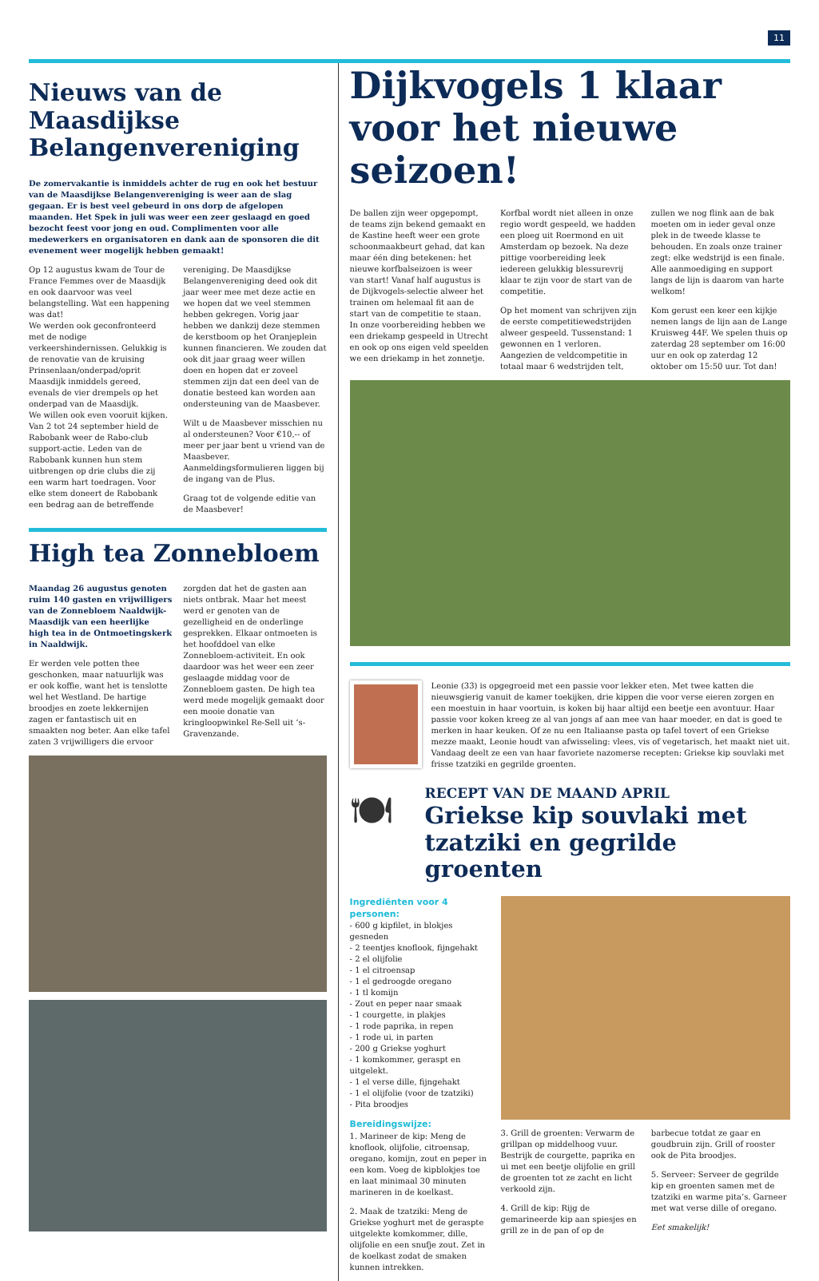11
Nieuws van de Maasdijkse Belangenvereniging
De zomervakantie is inmiddels achter de rug en ook het bestuur van de Maasdijkse Belangenvereniging is weer aan de slag gegaan. Er is best veel gebeurd in ons dorp de afgelopen maanden. Het Spek in juli was weer een zeer geslaagd en goed bezocht feest voor jong en oud. Complimenten voor alle medewerkers en organisatoren en dank aan de sponsoren die dit evenement weer mogelijk hebben gemaakt!
Op 12 augustus kwam de Tour de France Femmes over de Maasdijk en ook daarvoor was veel belangstelling. Wat een happening was dat!
We werden ook geconfronteerd met de nodige verkeershindernissen. Gelukkig is de renovatie van de kruising Prinsenlaan/onderpad/oprit Maasdijk inmiddels gereed, evenals de vier drempels op het onderpad van de Maasdijk.
We willen ook even vooruit kijken. Van 2 tot 24 september hield de Rabobank weer de Rabo-club support-actie. Leden van de Rabobank kunnen hun stem uitbrengen op drie clubs die zij een warm hart toedragen. Voor elke stem doneert de Rabobank een bedrag aan de betreffende vereniging. De Maasdijkse Belangenvereniging deed ook dit jaar weer mee met deze actie en we hopen dat we veel stemmen hebben gekregen. Vorig jaar hebben we dankzij deze stemmen de kerstboom op het Oranjeplein kunnen financieren. We zouden dat ook dit jaar graag weer willen doen en hopen dat er zoveel stemmen zijn dat een deel van de donatie besteed kan worden aan ondersteuning van de Maasbever.
Wilt u de Maasbever misschien nu al ondersteunen? Voor €10,-- of meer per jaar bent u vriend van de Maasbever. Aanmeldingsformulieren liggen bij de ingang van de Plus.
Graag tot de volgende editie van de Maasbever!
High tea Zonnebloem
Maandag 26 augustus genoten ruim 140 gasten en vrijwilligers van de Zonnebloem Naaldwijk-Maasdijk van een heerlijke high tea in de Ontmoetingskerk in Naaldwijk.
Er werden vele potten thee geschonken, maar natuurlijk was er ook koffie, want het is tenslotte wel het Westland. De hartige broodjes en zoete lekkernijen zagen er fantastisch uit en smaakten nog beter. Aan elke tafel zaten 3 vrijwilligers die ervoor zorgden dat het de gasten aan niets ontbrak. Maar het meest werd er genoten van de gezelligheid en de onderlinge gesprekken. Elkaar ontmoeten is het hoofddoel van elke Zonnebloem-activiteit. En ook daardoor was het weer een zeer geslaagde middag voor de Zonnebloem gasten. De high tea werd mede mogelijk gemaakt door een mooie donatie van kringloopwinkel Re-Sell uit ‘s-Gravenzande.
Dijkvogels 1 klaar voor het nieuwe seizoen!
De ballen zijn weer opgepompt, de teams zijn bekend gemaakt en de Kastine heeft weer een grote schoonmaakbeurt gehad, dat kan maar één ding betekenen: het nieuwe korfbalseizoen is weer van start! Vanaf half augustus is de Dijkvogels-selectie alweer het trainen om helemaal fit aan de start van de competitie te staan. In onze voorbereiding hebben we een driekamp gespeeld in Utrecht en ook op ons eigen veld speelden we een driekamp in het zonnetje. Korfbal wordt niet alleen in onze regio wordt gespeeld, we hadden een ploeg uit Roermond en uit Amsterdam op bezoek. Na deze pittige voorbereiding leek iedereen gelukkig blessurevrij klaar te zijn voor de start van de competitie.
Op het moment van schrijven zijn de eerste competitiewedstrijden alweer gespeeld. Tussenstand: 1 gewonnen en 1 verloren. Aangezien de veldcompetitie in totaal maar 6 wedstrijden telt, zullen we nog flink aan de bak moeten om in ieder geval onze plek in de tweede klasse te behouden. En zoals onze trainer zegt: elke wedstrijd is een finale. Alle aanmoediging en support langs de lijn is daarom van harte welkom!
Kom gerust een keer een kijkje nemen langs de lijn aan de Lange Kruisweg 44F. We spelen thuis op zaterdag 28 september om 16:00 uur en ook op zaterdag 12 oktober om 15:50 uur. Tot dan!
Leonie (33) is opgegroeid met een passie voor lekker eten. Met twee katten die nieuwsgierig vanuit de kamer toekijken, drie kippen die voor verse eieren zorgen en een moestuin in haar voortuin, is koken bij haar altijd een beetje een avontuur. Haar passie voor koken kreeg ze al van jongs af aan mee van haar moeder, en dat is goed te merken in haar keuken. Of ze nu een Italiaanse pasta op tafel tovert of een Griekse mezze maakt, Leonie houdt van afwisseling: vlees, vis of vegetarisch, het maakt niet uit. Vandaag deelt ze een van haar favoriete nazomerse recepten: Griekse kip souvlaki met frisse tzatziki en gegrilde groenten.
🍽
RECEPT VAN DE MAAND APRIL
Griekse kip souvlaki met tzatziki en gegrilde groenten
Ingrediënten voor 4 personen:
- 600 g kipfilet, in blokjes gesneden
- 2 teentjes knoflook, fijngehakt
- 2 el olijfolie
- 1 el citroensap
- 1 el gedroogde oregano
- 1 tl komijn
- Zout en peper naar smaak
- 1 courgette, in plakjes
- 1 rode paprika, in repen
- 1 rode ui, in parten
- 200 g Griekse yoghurt
- 1 komkommer, geraspt en uitgelekt.
- 1 el verse dille, fijngehakt
- 1 el olijfolie (voor de tzatziki)
- Pita broodjes
Bereidingswijze:
1. Marineer de kip: Meng de knoflook, olijfolie, citroensap, oregano, komijn, zout en peper in een kom. Voeg de kipblokjes toe en laat minimaal 30 minuten marineren in de koelkast.
2. Maak de tzatziki: Meng de Griekse yoghurt met de geraspte uitgelekte komkommer, dille, olijfolie en een snufje zout. Zet in de koelkast zodat de smaken kunnen intrekken.
3. Grill de groenten: Verwarm de grillpan op middelhoog vuur. Bestrijk de courgette, paprika en ui met een beetje olijfolie en grill de groenten tot ze zacht en licht verkoold zijn.
4. Grill de kip: Rijg de gemarineerde kip aan spiesjes en grill ze in de pan of op de barbecue totdat ze gaar en goudbruin zijn. Grill of rooster ook de Pita broodjes.
5. Serveer: Serveer de gegrilde kip en groenten samen met de tzatziki en warme pita’s. Garneer met wat verse dille of oregano.
Eet smakelijk!